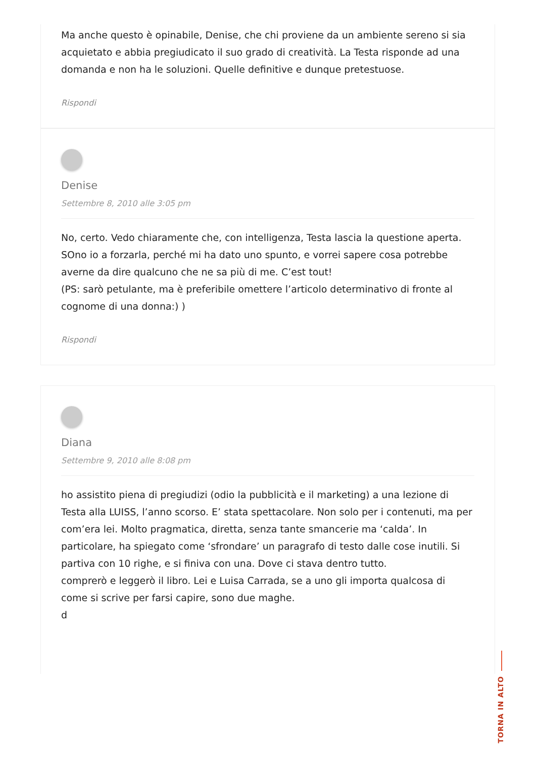Ma anche questo è opinabile, Denise, che chi proviene da un ambiente sereno si sia acquietato e abbia pregiudicato il suo grado di creatività. La Testa risponde ad una domanda e non ha le soluzioni. Quelle definitive e dunque pretestuose.
Rispondi
Denise
Settembre 8, 2010 alle 3:05 pm
No, certo. Vedo chiaramente che, con intelligenza, Testa lascia la questione aperta. SOno io a forzarla, perché mi ha dato uno spunto, e vorrei sapere cosa potrebbe averne da dire qualcuno che ne sa più di me. C’est tout!
(PS: sarò petulante, ma è preferibile omettere l’articolo determinativo di fronte al cognome di una donna:) )
Rispondi
Diana
Settembre 9, 2010 alle 8:08 pm
ho assistito piena di pregiudizi (odio la pubblicità e il marketing) a una lezione di Testa alla LUISS, l’anno scorso. E’ stata spettacolare. Non solo per i contenuti, ma per com’era lei. Molto pragmatica, diretta, senza tante smancerie ma ‘calda’. In particolare, ha spiegato come ‘sfrondare’ un paragrafo di testo dalle cose inutili. Si partiva con 10 righe, e si finiva con una. Dove ci stava dentro tutto.
comprerò e leggerò il libro. Lei e Luisa Carrada, se a uno gli importa qualcosa di come si scrive per farsi capire, sono due maghe.
d
TORNA IN ALTO